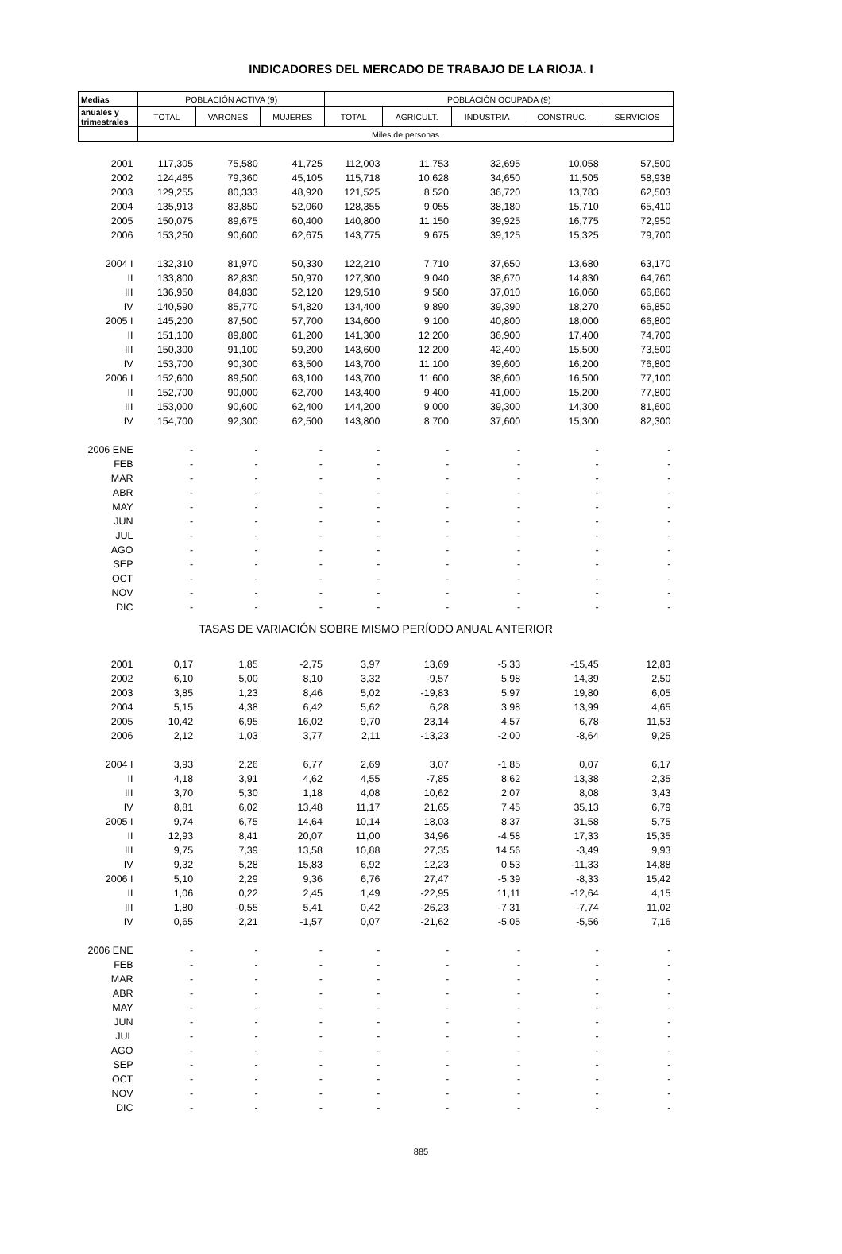INDICADORES DEL MERCADO DE TRABAJO DE LA RIOJA. I
| Medias | POBLACIÓN ACTIVA (9) | | | POBLACIÓN OCUPADA (9) | | | | |
| --- | --- | --- | --- | --- | --- | --- | --- | --- |
| anuales y trimestrales | TOTAL | VARONES | MUJERES | TOTAL | AGRICULT. | INDUSTRIA | CONSTRUC. | SERVICIOS |
| | Miles de personas | | | | | | | |
| 2001 | 117,305 | 75,580 | 41,725 | 112,003 | 11,753 | 32,695 | 10,058 | 57,500 |
| 2002 | 124,465 | 79,360 | 45,105 | 115,718 | 10,628 | 34,650 | 11,505 | 58,938 |
| 2003 | 129,255 | 80,333 | 48,920 | 121,525 | 8,520 | 36,720 | 13,783 | 62,503 |
| 2004 | 135,913 | 83,850 | 52,060 | 128,355 | 9,055 | 38,180 | 15,710 | 65,410 |
| 2005 | 150,075 | 89,675 | 60,400 | 140,800 | 11,150 | 39,925 | 16,775 | 72,950 |
| 2006 | 153,250 | 90,600 | 62,675 | 143,775 | 9,675 | 39,125 | 15,325 | 79,700 |
| 2004 I | 132,310 | 81,970 | 50,330 | 122,210 | 7,710 | 37,650 | 13,680 | 63,170 |
| II | 133,800 | 82,830 | 50,970 | 127,300 | 9,040 | 38,670 | 14,830 | 64,760 |
| III | 136,950 | 84,830 | 52,120 | 129,510 | 9,580 | 37,010 | 16,060 | 66,860 |
| IV | 140,590 | 85,770 | 54,820 | 134,400 | 9,890 | 39,390 | 18,270 | 66,850 |
| 2005 I | 145,200 | 87,500 | 57,700 | 134,600 | 9,100 | 40,800 | 18,000 | 66,800 |
| II | 151,100 | 89,800 | 61,200 | 141,300 | 12,200 | 36,900 | 17,400 | 74,700 |
| III | 150,300 | 91,100 | 59,200 | 143,600 | 12,200 | 42,400 | 15,500 | 73,500 |
| IV | 153,700 | 90,300 | 63,500 | 143,700 | 11,100 | 39,600 | 16,200 | 76,800 |
| 2006 I | 152,600 | 89,500 | 63,100 | 143,700 | 11,600 | 38,600 | 16,500 | 77,100 |
| II | 152,700 | 90,000 | 62,700 | 143,400 | 9,400 | 41,000 | 15,200 | 77,800 |
| III | 153,000 | 90,600 | 62,400 | 144,200 | 9,000 | 39,300 | 14,300 | 81,600 |
| IV | 154,700 | 92,300 | 62,500 | 143,800 | 8,700 | 37,600 | 15,300 | 82,300 |
| 2006 ENE | - | - | - | - | - | - | - | - |
| FEB | - | - | - | - | - | - | - | - |
| MAR | - | - | - | - | - | - | - | - |
| ABR | - | - | - | - | - | - | - | - |
| MAY | - | - | - | - | - | - | - | - |
| JUN | - | - | - | - | - | - | - | - |
| JUL | - | - | - | - | - | - | - | - |
| AGO | - | - | - | - | - | - | - | - |
| SEP | - | - | - | - | - | - | - | - |
| OCT | - | - | - | - | - | - | - | - |
| NOV | - | - | - | - | - | - | - | - |
| DIC | - | - | - | - | - | - | - | - |
| TASAS DE VARIACIÓN SOBRE MISMO PERÍODO ANUAL ANTERIOR | | | | | | | | |
| 2001 | 0,17 | 1,85 | -2,75 | 3,97 | 13,69 | -5,33 | -15,45 | 12,83 |
| 2002 | 6,10 | 5,00 | 8,10 | 3,32 | -9,57 | 5,98 | 14,39 | 2,50 |
| 2003 | 3,85 | 1,23 | 8,46 | 5,02 | -19,83 | 5,97 | 19,80 | 6,05 |
| 2004 | 5,15 | 4,38 | 6,42 | 5,62 | 6,28 | 3,98 | 13,99 | 4,65 |
| 2005 | 10,42 | 6,95 | 16,02 | 9,70 | 23,14 | 4,57 | 6,78 | 11,53 |
| 2006 | 2,12 | 1,03 | 3,77 | 2,11 | -13,23 | -2,00 | -8,64 | 9,25 |
| 2004 I | 3,93 | 2,26 | 6,77 | 2,69 | 3,07 | -1,85 | 0,07 | 6,17 |
| II | 4,18 | 3,91 | 4,62 | 4,55 | -7,85 | 8,62 | 13,38 | 2,35 |
| III | 3,70 | 5,30 | 1,18 | 4,08 | 10,62 | 2,07 | 8,08 | 3,43 |
| IV | 8,81 | 6,02 | 13,48 | 11,17 | 21,65 | 7,45 | 35,13 | 6,79 |
| 2005 I | 9,74 | 6,75 | 14,64 | 10,14 | 18,03 | 8,37 | 31,58 | 5,75 |
| II | 12,93 | 8,41 | 20,07 | 11,00 | 34,96 | -4,58 | 17,33 | 15,35 |
| III | 9,75 | 7,39 | 13,58 | 10,88 | 27,35 | 14,56 | -3,49 | 9,93 |
| IV | 9,32 | 5,28 | 15,83 | 6,92 | 12,23 | 0,53 | -11,33 | 14,88 |
| 2006 I | 5,10 | 2,29 | 9,36 | 6,76 | 27,47 | -5,39 | -8,33 | 15,42 |
| II | 1,06 | 0,22 | 2,45 | 1,49 | -22,95 | 11,11 | -12,64 | 4,15 |
| III | 1,80 | -0,55 | 5,41 | 0,42 | -26,23 | -7,31 | -7,74 | 11,02 |
| IV | 0,65 | 2,21 | -1,57 | 0,07 | -21,62 | -5,05 | -5,56 | 7,16 |
| 2006 ENE | - | - | - | - | - | - | - | - |
| FEB | - | - | - | - | - | - | - | - |
| MAR | - | - | - | - | - | - | - | - |
| ABR | - | - | - | - | - | - | - | - |
| MAY | - | - | - | - | - | - | - | - |
| JUN | - | - | - | - | - | - | - | - |
| JUL | - | - | - | - | - | - | - | - |
| AGO | - | - | - | - | - | - | - | - |
| SEP | - | - | - | - | - | - | - | - |
| OCT | - | - | - | - | - | - | - | - |
| NOV | - | - | - | - | - | - | - | - |
| DIC | - | - | - | - | - | - | - | - |
885